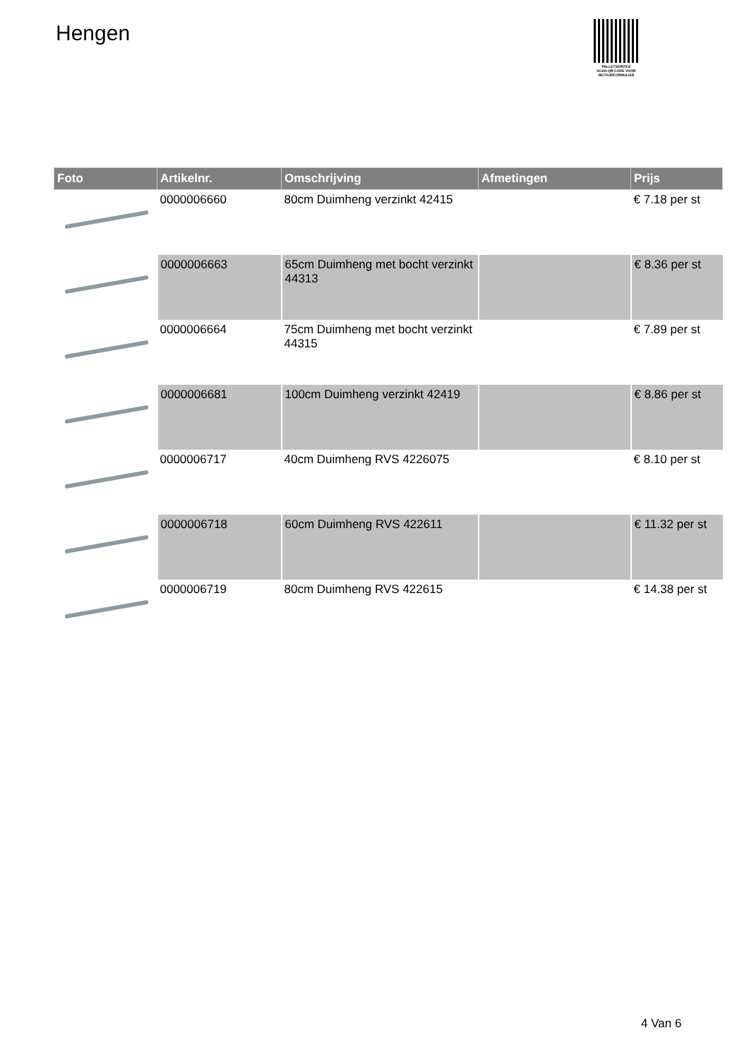Hengen
PALLETSERVICE
SCAN QR-CODE VOOR RETOURFORMULIER
| Foto | Artikelnr. | Omschrijving | Afmetingen | Prijs |
| --- | --- | --- | --- | --- |
| | 0000006660 | 80cm Duimheng verzinkt 42415 | | € 7.18 per st |
| | 0000006663 | 65cm Duimheng met bocht verzinkt 44313 | | € 8.36 per st |
| | 0000006664 | 75cm Duimheng met bocht verzinkt 44315 | | € 7.89 per st |
| | 0000006681 | 100cm Duimheng verzinkt 42419 | | € 8.86 per st |
| | 0000006717 | 40cm Duimheng RVS 4226075 | | € 8.10 per st |
| | 0000006718 | 60cm Duimheng RVS 422611 | | € 11.32 per st |
| | 0000006719 | 80cm Duimheng RVS 422615 | | € 14.38 per st |
4 Van 6